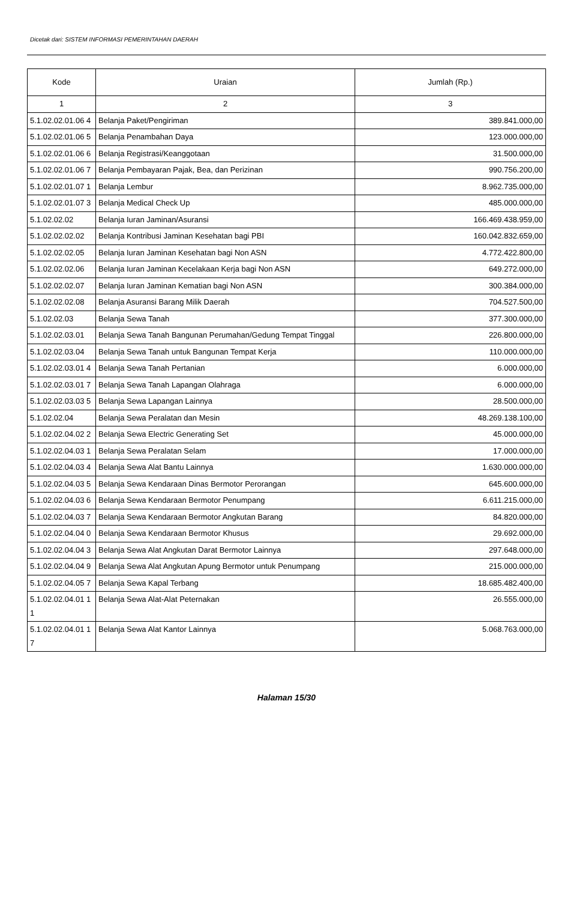Dicetak dari: SISTEM INFORMASI PEMERINTAHAN DAERAH
| Kode | Uraian | Jumlah (Rp.) |
| --- | --- | --- |
| 1 | 2 | 3 |
| 5.1.02.02.01.06 4 | Belanja Paket/Pengiriman | 389.841.000,00 |
| 5.1.02.02.01.06 5 | Belanja Penambahan Daya | 123.000.000,00 |
| 5.1.02.02.01.06 6 | Belanja Registrasi/Keanggotaan | 31.500.000,00 |
| 5.1.02.02.01.06 7 | Belanja Pembayaran Pajak, Bea, dan Perizinan | 990.756.200,00 |
| 5.1.02.02.01.07 1 | Belanja Lembur | 8.962.735.000,00 |
| 5.1.02.02.01.07 3 | Belanja Medical Check Up | 485.000.000,00 |
| 5.1.02.02.02 | Belanja Iuran Jaminan/Asuransi | 166.469.438.959,00 |
| 5.1.02.02.02.02 | Belanja Kontribusi Jaminan Kesehatan bagi PBI | 160.042.832.659,00 |
| 5.1.02.02.02.05 | Belanja Iuran Jaminan Kesehatan bagi Non ASN | 4.772.422.800,00 |
| 5.1.02.02.02.06 | Belanja Iuran Jaminan Kecelakaan Kerja bagi Non ASN | 649.272.000,00 |
| 5.1.02.02.02.07 | Belanja Iuran Jaminan Kematian bagi Non ASN | 300.384.000,00 |
| 5.1.02.02.02.08 | Belanja Asuransi Barang Milik Daerah | 704.527.500,00 |
| 5.1.02.02.03 | Belanja Sewa Tanah | 377.300.000,00 |
| 5.1.02.02.03.01 | Belanja Sewa Tanah Bangunan Perumahan/Gedung Tempat Tinggal | 226.800.000,00 |
| 5.1.02.02.03.04 | Belanja Sewa Tanah untuk Bangunan Tempat Kerja | 110.000.000,00 |
| 5.1.02.02.03.01 4 | Belanja Sewa Tanah Pertanian | 6.000.000,00 |
| 5.1.02.02.03.01 7 | Belanja Sewa Tanah Lapangan Olahraga | 6.000.000,00 |
| 5.1.02.02.03.03 5 | Belanja Sewa Lapangan Lainnya | 28.500.000,00 |
| 5.1.02.02.04 | Belanja Sewa Peralatan dan Mesin | 48.269.138.100,00 |
| 5.1.02.02.04.02 2 | Belanja Sewa Electric Generating Set | 45.000.000,00 |
| 5.1.02.02.04.03 1 | Belanja Sewa Peralatan Selam | 17.000.000,00 |
| 5.1.02.02.04.03 4 | Belanja Sewa Alat Bantu Lainnya | 1.630.000.000,00 |
| 5.1.02.02.04.03 5 | Belanja Sewa Kendaraan Dinas Bermotor Perorangan | 645.600.000,00 |
| 5.1.02.02.04.03 6 | Belanja Sewa Kendaraan Bermotor Penumpang | 6.611.215.000,00 |
| 5.1.02.02.04.03 7 | Belanja Sewa Kendaraan Bermotor Angkutan Barang | 84.820.000,00 |
| 5.1.02.02.04.04 0 | Belanja Sewa Kendaraan Bermotor Khusus | 29.692.000,00 |
| 5.1.02.02.04.04 3 | Belanja Sewa Alat Angkutan Darat Bermotor Lainnya | 297.648.000,00 |
| 5.1.02.02.04.04 9 | Belanja Sewa Alat Angkutan Apung Bermotor untuk Penumpang | 215.000.000,00 |
| 5.1.02.02.04.05 7 | Belanja Sewa Kapal Terbang | 18.685.482.400,00 |
| 5.1.02.02.04.01 11 | Belanja Sewa Alat-Alat Peternakan | 26.555.000,00 |
| 5.1.02.02.04.01 17 | Belanja Sewa Alat Kantor Lainnya | 5.068.763.000,00 |
Halaman 15/30